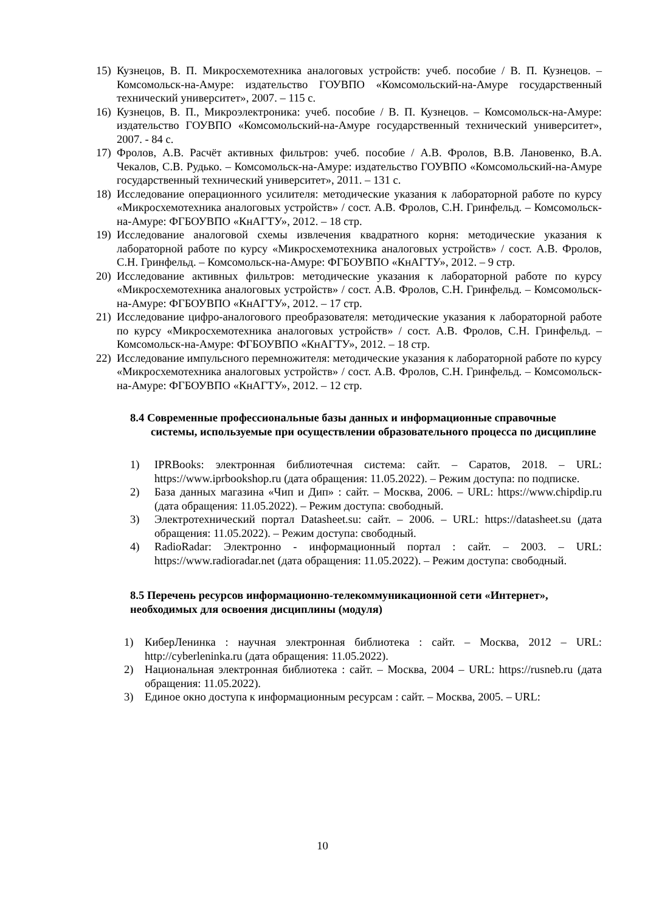15) Кузнецов, В. П. Микросхемотехника аналоговых устройств: учеб. пособие / В. П. Кузнецов. – Комсомольск-на-Амуре: издательство ГОУВПО «Комсомольский-на-Амуре государственный технический университет», 2007. – 115 с.
16) Кузнецов, В. П., Микроэлектроника: учеб. пособие / В. П. Кузнецов. – Комсомольск-на-Амуре: издательство ГОУВПО «Комсомольский-на-Амуре государственный технический университет», 2007. - 84 с.
17) Фролов, А.В. Расчёт активных фильтров: учеб. пособие / А.В. Фролов, В.В. Лановенко, В.А. Чекалов, С.В. Рудько. – Комсомольск-на-Амуре: издательство ГОУВПО «Комсомольский-на-Амуре государственный технический университет», 2011. – 131 с.
18) Исследование операционного усилителя: методические указания к лабораторной работе по курсу «Микросхемотехника аналоговых устройств» / сост. А.В. Фролов, С.Н. Гринфельд. – Комсомольск-на-Амуре: ФГБОУВПО «КнАГТУ», 2012. – 18 стр.
19) Исследование аналоговой схемы извлечения квадратного корня: методические указания к лабораторной работе по курсу «Микросхемотехника аналоговых устройств» / сост. А.В. Фролов, С.Н. Гринфельд. – Комсомольск-на-Амуре: ФГБОУВПО «КнАГТУ», 2012. – 9 стр.
20) Исследование активных фильтров: методические указания к лабораторной работе по курсу «Микросхемотехника аналоговых устройств» / сост. А.В. Фролов, С.Н. Гринфельд. – Комсомольск-на-Амуре: ФГБОУВПО «КнАГТУ», 2012. – 17 стр.
21) Исследование цифро-аналогового преобразователя: методические указания к лабораторной работе по курсу «Микросхемотехника аналоговых устройств» / сост. А.В. Фролов, С.Н. Гринфельд. – Комсомольск-на-Амуре: ФГБОУВПО «КнАГТУ», 2012. – 18 стр.
22) Исследование импульсного перемножителя: методические указания к лабораторной работе по курсу «Микросхемотехника аналоговых устройств» / сост. А.В. Фролов, С.Н. Гринфельд. – Комсомольск-на-Амуре: ФГБОУВПО «КнАГТУ», 2012. – 12 стр.
8.4 Современные профессиональные базы данных и информационные справочные системы, используемые при осуществлении образовательного процесса по дисциплине
1) IPRBooks: электронная библиотечная система: сайт. – Саратов, 2018. – URL: https://www.iprbookshop.ru (дата обращения: 11.05.2022). – Режим доступа: по подписке.
2) База данных магазина «Чип и Дип» : сайт. – Москва, 2006. – URL: https://www.chipdip.ru (дата обращения: 11.05.2022). – Режим доступа: свободный.
3) Электротехнический портал Datasheet.su: сайт. – 2006. – URL: https://datasheet.su (дата обращения: 11.05.2022). – Режим доступа: свободный.
4) RadioRadar: Электронно - информационный портал : сайт. – 2003. – URL: https://www.radioradar.net (дата обращения: 11.05.2022). – Режим доступа: свободный.
8.5 Перечень ресурсов информационно-телекоммуникационной сети «Интернет», необходимых для освоения дисциплины (модуля)
1) КиберЛенинка : научная электронная библиотека : сайт. – Москва, 2012 – URL: http://cyberleninka.ru (дата обращения: 11.05.2022).
2) Национальная электронная библиотека : сайт. – Москва, 2004 – URL: https://rusneb.ru (дата обращения: 11.05.2022).
3) Единое окно доступа к информационным ресурсам : сайт. – Москва, 2005. – URL:
10